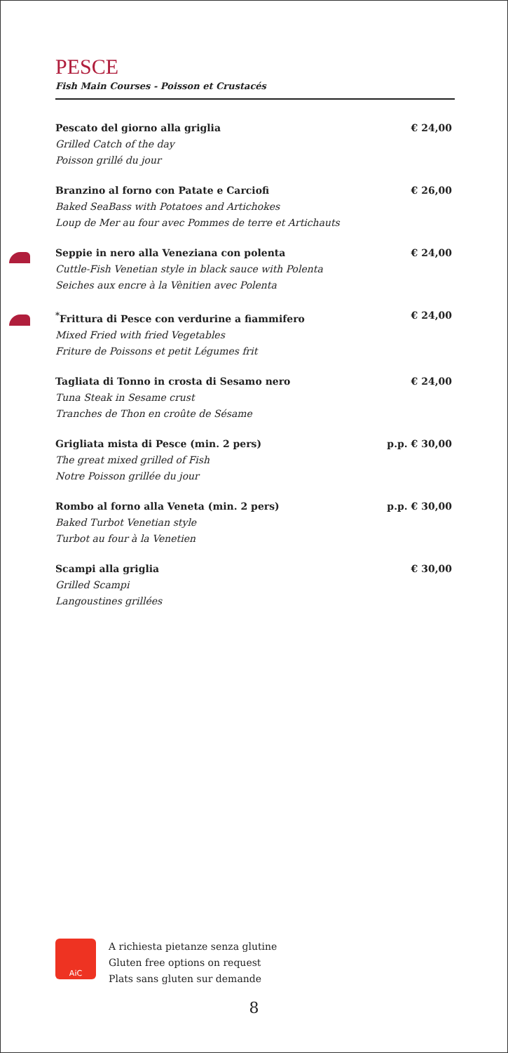PESCE
Fish Main Courses - Poisson et Crustacés
Pescato del giorno alla griglia € 24,00
Grilled Catch of the day
Poisson grillé du jour
Branzino al forno con Patate e Carciofi € 26,00
Baked SeaBass with Potatoes and Artichokes
Loup de Mer au four avec Pommes de terre et Artichauts
Seppie in nero alla Veneziana con polenta € 24,00
Cuttle-Fish Venetian style in black sauce with Polenta
Seiches aux encre à la Vènitien avec Polenta
<sup>*</sup> Frittura di Pesce con verdurine a fiammifero € 24,00
Mixed Fried with fried Vegetables
Friture de Poissons et petit Légumes frit
Tagliata di Tonno in crosta di Sesamo nero € 24,00
Tuna Steak in Sesame crust
Tranches de Thon en croûte de Sésame
Grigliata mista di Pesce (min. 2 pers) p.p. € 30,00
The great mixed grilled of Fish
Notre Poisson grillée du jour
Rombo al forno alla Veneta (min. 2 pers) p.p. € 30,00
Baked Turbot Venetian style
Turbot au four à la Venetien
Scampi alla griglia € 30,00
Grilled Scampi
Langoustines grillées
AiC
A richiesta pietanze senza glutine
Gluten free options on request
Plats sans gluten sur demande
8